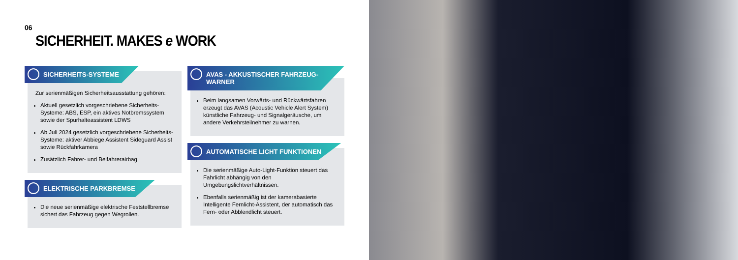06
SICHERHEIT. MAKES e WORK
SICHERHEITS-SYSTEME
Zur serienmäßigen Sicherheitsausstattung gehören:
Aktuell gesetzlich vorgeschriebene Sicherheits-Systeme: ABS, ESP, ein aktives Notbremssystem sowie der Spurhalteassistent LDWS
Ab Juli 2024 gesetzlich vorgeschriebene Sicherheits-Systeme: aktiver Abbiege Assistent Sideguard Assist sowie Rückfahrkamera
Zusätzlich Fahrer- und Beifahrerairbag
ELEKTRISCHE PARKBREMSE
Die neue serienmäßige elektrische Feststellbremse sichert das Fahrzeug gegen Wegrollen.
AVAS - AKKUSTISCHER FAHRZEUG-WARNER
Beim langsamen Vorwärts- und Rückwärtsfahren erzeugt das AVAS (Acoustic Vehicle Alert System) künstliche Fahrzeug- und Signalgeräusche, um andere Verkehrsteilnehmer zu warnen.
AUTOMATISCHE LICHT FUNKTIONEN
Die serienmäßige Auto-Light-Funktion steuert das Fahrlicht abhängig von den Umgebungslichtverhältnissen.
Ebenfalls serienmäßig ist der kamerabasierte Intelligente Fernlicht-Assistent, der automatisch das Fern- oder Abblendlicht steuert.